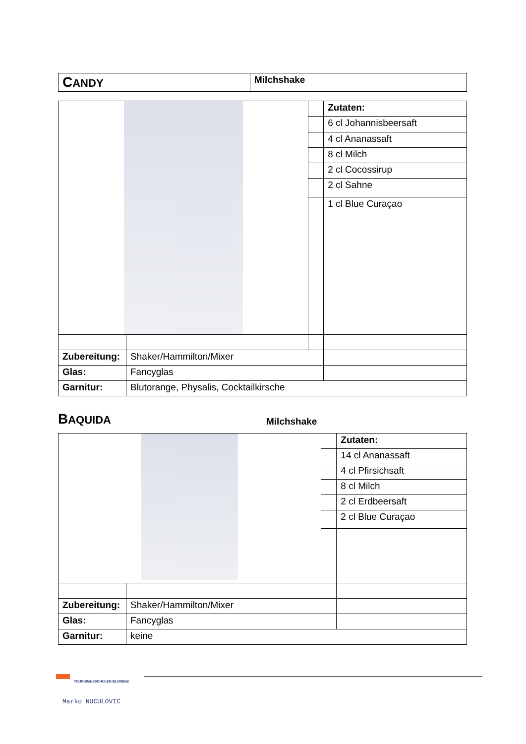| C ANDY | Milchshake |
| | | | Zutaten: |
| | | | 6 cl Johannisbeersaft |
| | | | 4 cl Ananassaft |
| | | | 8 cl Milch |
| | | | 2 cl Cocossirup |
| | | | 2 cl Sahne |
| | | | 1 cl Blue Curaçao |
| Zubereitung: | Shaker/Hammilton/Mixer | | |
| Glas: | Fancyglas | | |
| Garnitur: | Blutorange, Physalis, Cocktailkirsche | | |
BAQUIDA
Milchshake
| | | | Zutaten: |
| | | | 14 cl Ananassaft |
| | | | 4 cl Pfirsichsaft |
| | | | 8 cl Milch |
| | | | 2 cl Erdbeersaft |
| | | | 2 cl Blue Curaçao |
| Zubereitung: | Shaker/Hammilton/Mixer | | |
| Glas: | Fancyglas | | |
| Garnitur: | keine | | |
TOURISMUSSCHULEN BLUDENZ
Marko NUCULOVIC